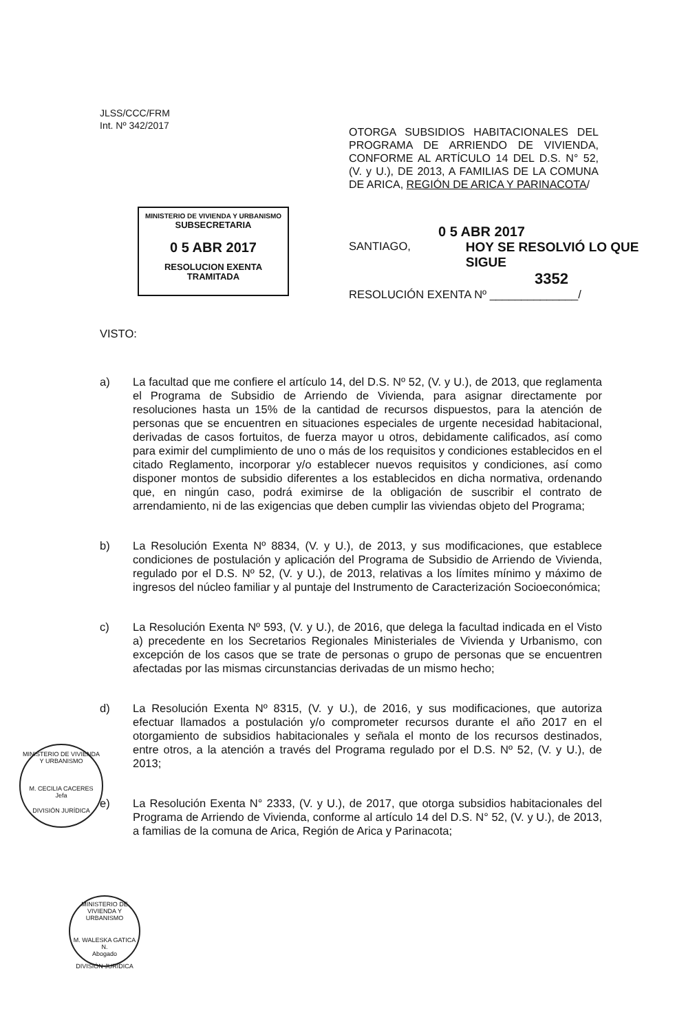JLSS/CCC/FRM
Int. Nº 342/2017
OTORGA SUBSIDIOS HABITACIONALES DEL PROGRAMA DE ARRIENDO DE VIVIENDA, CONFORME AL ARTÍCULO 14 DEL D.S. N° 52, (V. y U.), DE 2013, A FAMILIAS DE LA COMUNA DE ARICA, REGIÓN DE ARICA Y PARINACOTA/
MINISTERIO DE VIVIENDA Y URBANISMO
SUBSECRETARIA
0 5 ABR 2017
RESOLUCION EXENTA
TRAMITADA
0 5 ABR 2017
SANTIAGO, HOY SE RESOLVIÓ LO QUE SIGUE
3352
RESOLUCIÓN EXENTA Nº ______________/
VISTO:
a) La facultad que me confiere el artículo 14, del D.S. Nº 52, (V. y U.), de 2013, que reglamenta el Programa de Subsidio de Arriendo de Vivienda, para asignar directamente por resoluciones hasta un 15% de la cantidad de recursos dispuestos, para la atención de personas que se encuentren en situaciones especiales de urgente necesidad habitacional, derivadas de casos fortuitos, de fuerza mayor u otros, debidamente calificados, así como para eximir del cumplimiento de uno o más de los requisitos y condiciones establecidos en el citado Reglamento, incorporar y/o establecer nuevos requisitos y condiciones, así como disponer montos de subsidio diferentes a los establecidos en dicha normativa, ordenando que, en ningún caso, podrá eximirse de la obligación de suscribir el contrato de arrendamiento, ni de las exigencias que deben cumplir las viviendas objeto del Programa;
b) La Resolución Exenta Nº 8834, (V. y U.), de 2013, y sus modificaciones, que establece condiciones de postulación y aplicación del Programa de Subsidio de Arriendo de Vivienda, regulado por el D.S. Nº 52, (V. y U.), de 2013, relativas a los límites mínimo y máximo de ingresos del núcleo familiar y al puntaje del Instrumento de Caracterización Socioeconómica;
c) La Resolución Exenta Nº 593, (V. y U.), de 2016, que delega la facultad indicada en el Visto a) precedente en los Secretarios Regionales Ministeriales de Vivienda y Urbanismo, con excepción de los casos que se trate de personas o grupo de personas que se encuentren afectadas por las mismas circunstancias derivadas de un mismo hecho;
d) La Resolución Exenta Nº 8315, (V. y U.), de 2016, y sus modificaciones, que autoriza efectuar llamados a postulación y/o comprometer recursos durante el año 2017 en el otorgamiento de subsidios habitacionales y señala el monto de los recursos destinados, entre otros, a la atención a través del Programa regulado por el D.S. Nº 52, (V. y U.), de 2013;
e) La Resolución Exenta N° 2333, (V. y U.), de 2017, que otorga subsidios habitacionales del Programa de Arriendo de Vivienda, conforme al artículo 14 del D.S. N° 52, (V. y U.), de 2013, a familias de la comuna de Arica, Región de Arica y Parinacota;
MINISTERIO DE VIVIENDA Y URBANISMO
M. CECILIA CACERES
Jefa
DIVISIÓN JURÍDICA
MINISTERIO DE VIVIENDA Y URBANISMO
M. WALESKA GATICA N.
Abogado
DIVISIÓN JURÍDICA